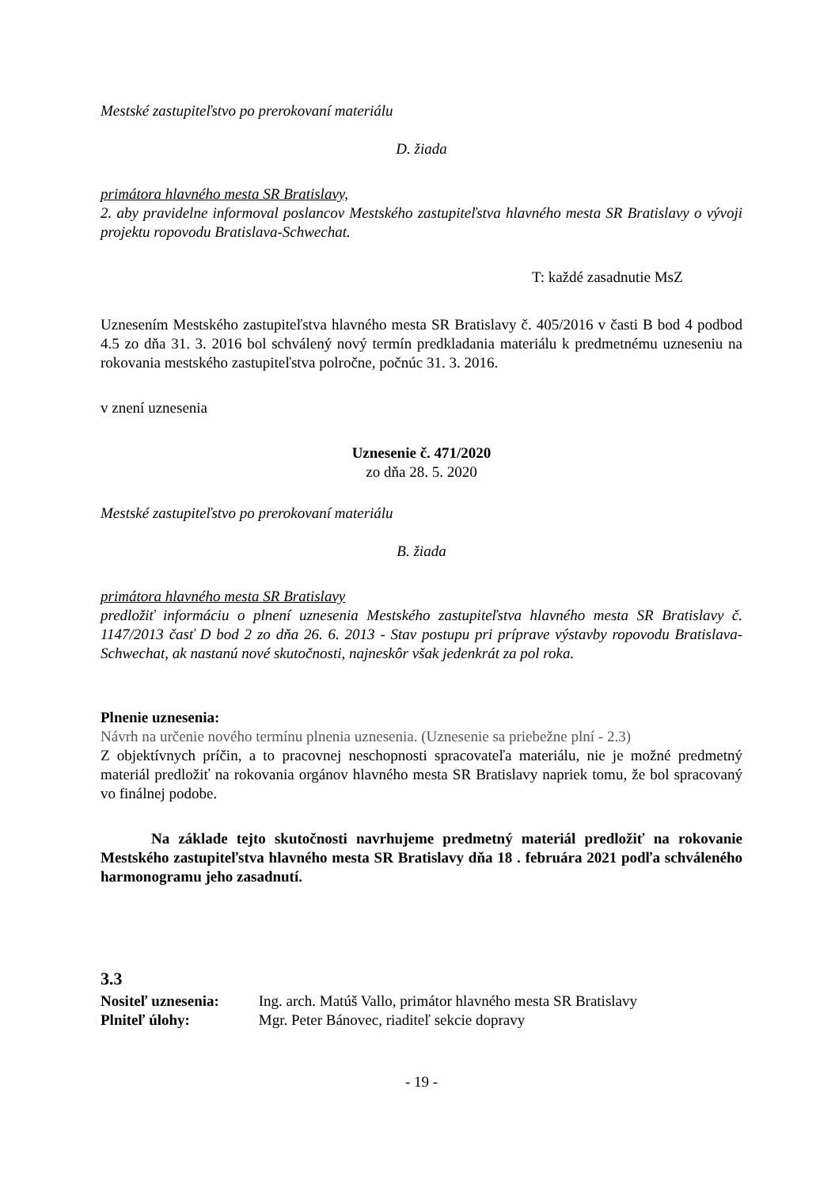Mestské zastupiteľstvo po prerokovaní materiálu
D. žiada
primátora hlavného mesta SR Bratislavy,
2. aby pravidelne informoval poslancov Mestského zastupiteľstva hlavného mesta SR Bratislavy o vývoji projektu ropovodu Bratislava-Schwechat.
T: každé zasadnutie MsZ
Uznesením Mestského zastupiteľstva hlavného mesta SR Bratislavy č. 405/2016 v časti B bod 4 podbod 4.5 zo dňa 31. 3. 2016 bol schválený nový termín predkladania materiálu k predmetnému uzneseniu na rokovania mestského zastupiteľstva polročne, počnúc 31. 3. 2016.
v znení uznesenia
Uznesenie č. 471/2020
zo dňa 28. 5. 2020
Mestské zastupiteľstvo po prerokovaní materiálu
B. žiada
primátora hlavného mesta SR Bratislavy
predložiť informáciu o plnení uznesenia Mestského zastupiteľstva hlavného mesta SR Bratislavy č. 1147/2013 časť D bod 2 zo dňa 26. 6. 2013 - Stav postupu pri príprave výstavby ropovodu Bratislava-Schwechat, ak nastanú nové skutočnosti, najneskôr však jedenkrát za pol roka.
Plnenie uznesenia:
Návrh na určenie nového termínu plnenia uznesenia. (Uznesenie sa priebežne plní - 2.3)
Z objektívnych príčin, a to pracovnej neschopnosti spracovateľa materiálu, nie je možné predmetný materiál predložiť na rokovania orgánov hlavného mesta SR Bratislavy napriek tomu, že bol spracovaný vo finálnej podobe.
Na základe tejto skutočnosti navrhujeme predmetný materiál predložiť na rokovanie Mestského zastupiteľstva hlavného mesta SR Bratislavy dňa 18 . februára 2021 podľa schváleného harmonogramu jeho zasadnutí.
3.3
Nositeľ uznesenia: Ing. arch. Matúš Vallo, primátor hlavného mesta SR Bratislavy
Plniteľ úlohy: Mgr. Peter Bánovec, riaditeľ sekcie dopravy
- 19 -